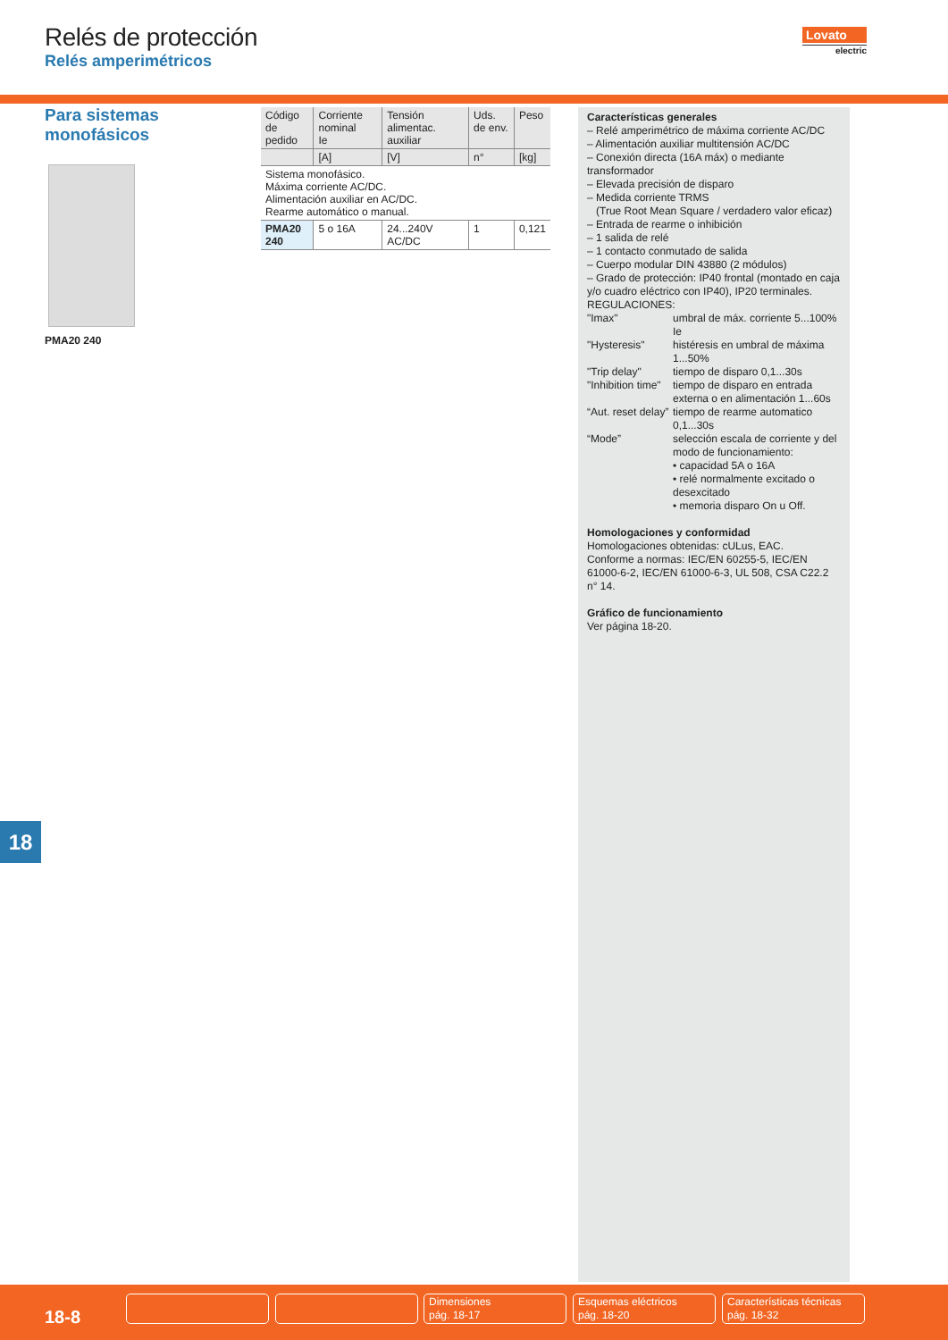Relés de protección
Relés amperimétricos
Lovato
electric
Para sistemas
monofásicos
PMA20 240
| Código de pedido | Corriente nominal Ie | Tensión alimentac. auxiliar | Uds. de env. | Peso |
| --- | --- | --- | --- | --- |
| | [A] | [V] | n° | [kg] |
| Sistema monofásico. Máxima corriente AC/DC. Alimentación auxiliar en AC/DC. Rearme automático o manual. | | | | |
| PMA20 240 | 5 o 16A | 24...240V AC/DC | 1 | 0,121 |
Características generales
– Relé amperimétrico de máxima corriente AC/DC
– Alimentación auxiliar multitensión AC/DC
– Conexión directa (16A máx) o mediante transformador
– Elevada precisión de disparo
– Medida corriente TRMS
(True Root Mean Square / verdadero valor eficaz)
– Entrada de rearme o inhibición
– 1 salida de relé
– 1 contacto conmutado de salida
– Cuerpo modular DIN 43880 (2 módulos)
– Grado de protección: IP40 frontal (montado en caja y/o cuadro eléctrico con IP40), IP20 terminales.
REGULACIONES:
"Imax" umbral de máx. corriente 5...100% Ie "Hysteresis" histéresis en umbral de máxima 1...50% "Trip delay" tiempo de disparo 0,1...30s "Inhibition time" tiempo de disparo en entrada externa o en alimentación 1...60s “Aut. reset delay” tiempo de rearme automatico 0,1...30s “Mode” selección escala de corriente y del modo de funcionamiento:
• capacidad 5A o 16A
• relé normalmente excitado o desexcitado
• memoria disparo On u Off.
Homologaciones y conformidad
Homologaciones obtenidas: cULus, EAC.
Conforme a normas: IEC/EN 60255-5, IEC/EN 61000-6-2, IEC/EN 61000-6-3, UL 508, CSA C22.2 n° 14.
Gráfico de funcionamiento
Ver página 18-20.
18
18-8
Dimensiones
pág. 18-17
Esquemas eléctricos
pág. 18-20
Características técnicas
pág. 18-32